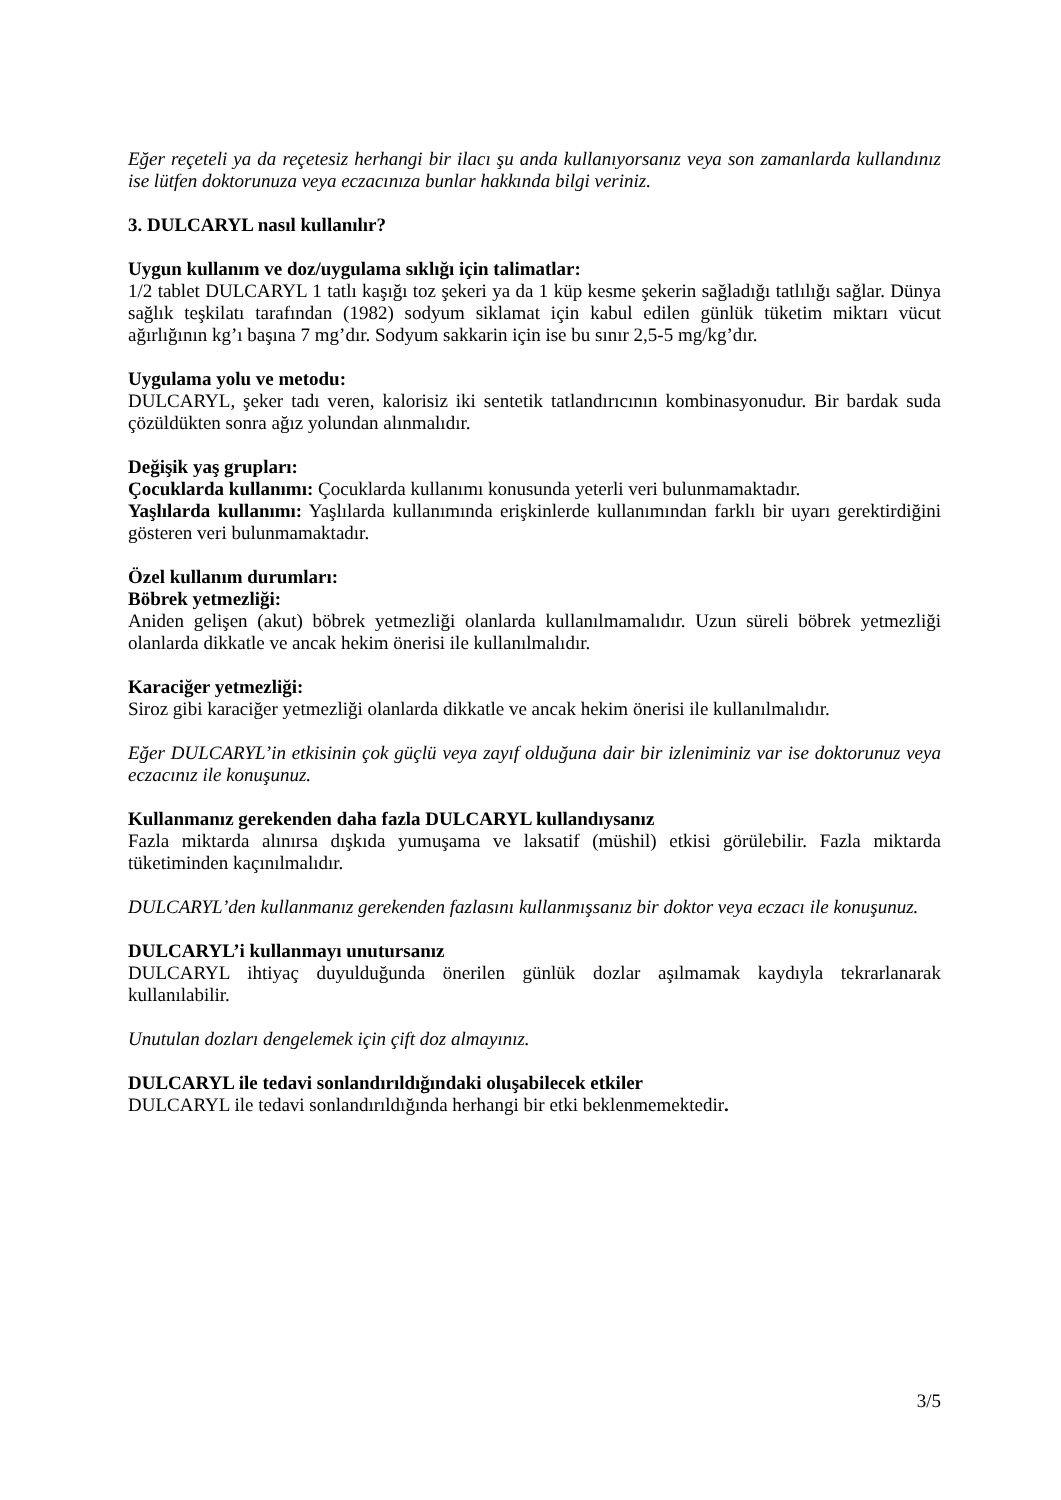Eğer reçeteli ya da reçetesiz herhangi bir ilacı şu anda kullanıyorsanız veya son zamanlarda kullandınız ise lütfen doktorunuza veya eczacınıza bunlar hakkında bilgi veriniz.
3. DULCARYL nasıl kullanılır?
Uygun kullanım ve doz/uygulama sıklığı için talimatlar:
1/2 tablet DULCARYL 1 tatlı kaşığı toz şekeri ya da 1 küp kesme şekerin sağladığı tatlılığı sağlar. Dünya sağlık teşkilatı tarafından (1982) sodyum siklamat için kabul edilen günlük tüketim miktarı vücut ağırlığının kg’ı başına 7 mg’dır. Sodyum sakkarin için ise bu sınır 2,5-5 mg/kg’dır.
Uygulama yolu ve metodu:
DULCARYL, şeker tadı veren, kalorisiz iki sentetik tatlandırıcının kombinasyonudur. Bir bardak suda çözüldükten sonra ağız yolundan alınmalıdır.
Değişik yaş grupları:
Çocuklarda kullanımı: Çocuklarda kullanımı konusunda yeterli veri bulunmamaktadır.
Yaşlılarda kullanımı: Yaşlılarda kullanımında erişkinlerde kullanımından farklı bir uyarı gerektirdiğini gösteren veri bulunmamaktadır.
Özel kullanım durumları:
Böbrek yetmezliği:
Aniden gelişen (akut) böbrek yetmezliği olanlarda kullanılmamalıdır. Uzun süreli böbrek yetmezliği olanlarda dikkatle ve ancak hekim önerisi ile kullanılmalıdır.
Karaciğer yetmezliği:
Siroz gibi karaciğer yetmezliği olanlarda dikkatle ve ancak hekim önerisi ile kullanılmalıdır.
Eğer DULCARYL’in etkisinin çok güçlü veya zayıf olduğuna dair bir izleniminiz var ise doktorunuz veya eczacınız ile konuşunuz.
Kullanmanız gerekenden daha fazla DULCARYL kullandıysanız
Fazla miktarda alınırsa dışkıda yumuşama ve laksatif (müshil) etkisi görülebilir. Fazla miktarda tüketiminden kaçınılmalıdır.
DULCARYL’den kullanmanız gerekenden fazlasını kullanmışsanız bir doktor veya eczacı ile konuşunuz.
DULCARYL’i kullanmayı unutursanız
DULCARYL ihtiyaç duyulduğunda önerilen günlük dozlar aşılmamak kaydıyla tekrarlanarak kullanılabilir.
Unutulan dozları dengelemek için çift doz almayınız.
DULCARYL ile tedavi sonlandırıldığındaki oluşabilecek etkiler
DULCARYL ile tedavi sonlandırıldığında herhangi bir etki beklenmemektedir.
3/5